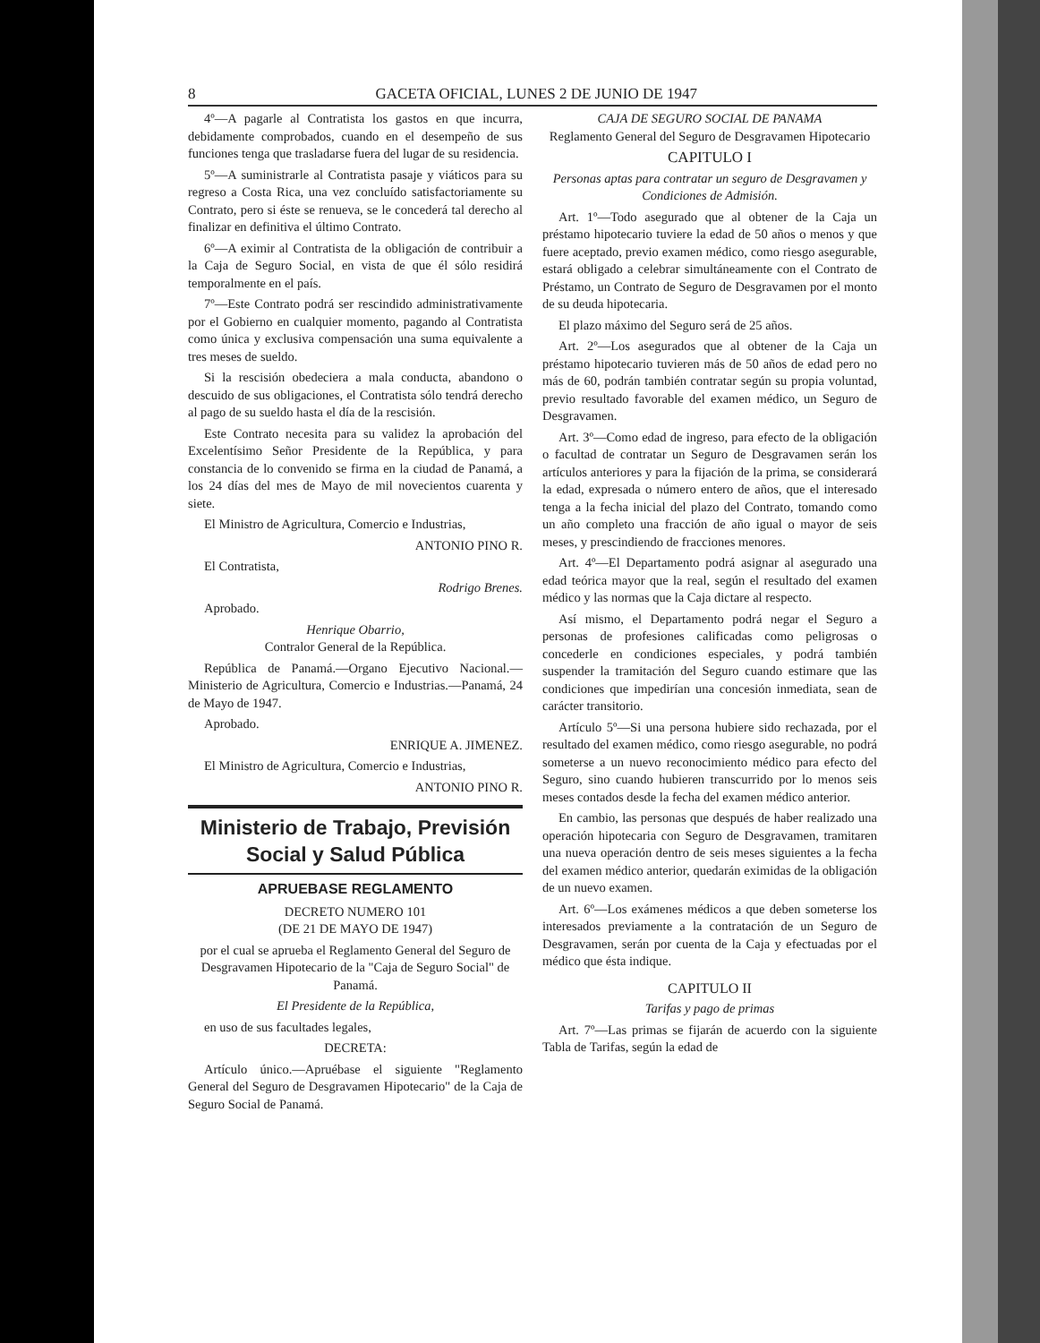8 GACETA OFICIAL, LUNES 2 DE JUNIO DE 1947
4º—A pagarle al Contratista los gastos en que incurra, debidamente comprobados, cuando en el desempeño de sus funciones tenga que trasladarse fuera del lugar de su residencia.
5º—A suministrarle al Contratista pasaje y viáticos para su regreso a Costa Rica, una vez concluído satisfactoriamente su Contrato, pero si éste se renueva, se le concederá tal derecho al finalizar en definitiva el último Contrato.
6º—A eximir al Contratista de la obligación de contribuir a la Caja de Seguro Social, en vista de que él sólo residirá temporalmente en el país.
7º—Este Contrato podrá ser rescindido administrativamente por el Gobierno en cualquier momento, pagando al Contratista como única y exclusiva compensación una suma equivalente a tres meses de sueldo.
Si la rescisión obedeciera a mala conducta, abandono o descuido de sus obligaciones, el Contratista sólo tendrá derecho al pago de su sueldo hasta el día de la rescisión.
Este Contrato necesita para su validez la aprobación del Excelentísimo Señor Presidente de la República, y para constancia de lo convenido se firma en la ciudad de Panamá, a los 24 días del mes de Mayo de mil novecientos cuarenta y siete.
El Ministro de Agricultura, Comercio e Industrias,
ANTONIO PINO R.
El Contratista,
Rodrigo Brenes.
Aprobado.
Henrique Obarrio,
Contralor General de la República.
República de Panamá.—Organo Ejecutivo Nacional.—Ministerio de Agricultura, Comercio e Industrias.—Panamá, 24 de Mayo de 1947.
Aprobado.
ENRIQUE A. JIMENEZ.
El Ministro de Agricultura, Comercio e Industrias,
ANTONIO PINO R.
Ministerio de Trabajo, Previsión Social y Salud Pública
APRUEBASE REGLAMENTO
DECRETO NUMERO 101
(DE 21 DE MAYO DE 1947)
por el cual se aprueba el Reglamento General del Seguro de Desgravamen Hipotecario de la "Caja de Seguro Social" de Panamá.
El Presidente de la República,
en uso de sus facultades legales,
DECRETA:
Artículo único.—Apruébase el siguiente "Reglamento General del Seguro de Desgravamen Hipotecario" de la Caja de Seguro Social de Panamá.
CAJA DE SEGURO SOCIAL DE PANAMA
Reglamento General del Seguro de Desgravamen Hipotecario
CAPITULO I
Personas aptas para contratar un seguro de Desgravamen y Condiciones de Admisión.
Art. 1º—Todo asegurado que al obtener de la Caja un préstamo hipotecario tuviere la edad de 50 años o menos y que fuere aceptado, previo examen médico, como riesgo asegurable, estará obligado a celebrar simultáneamente con el Contrato de Préstamo, un Contrato de Seguro de Desgravamen por el monto de su deuda hipotecaria.
El plazo máximo del Seguro será de 25 años.
Art. 2º—Los asegurados que al obtener de la Caja un préstamo hipotecario tuvieren más de 50 años de edad pero no más de 60, podrán también contratar según su propia voluntad, previo resultado favorable del examen médico, un Seguro de Desgravamen.
Art. 3º—Como edad de ingreso, para efecto de la obligación o facultad de contratar un Seguro de Desgravamen serán los artículos anteriores y para la fijación de la prima, se considerará la edad, expresada o número entero de años, que el interesado tenga a la fecha inicial del plazo del Contrato, tomando como un año completo una fracción de año igual o mayor de seis meses, y prescindiendo de fracciones menores.
Art. 4º—El Departamento podrá asignar al asegurado una edad teórica mayor que la real, según el resultado del examen médico y las normas que la Caja dictare al respecto.
Así mismo, el Departamento podrá negar el Seguro a personas de profesiones calificadas como peligrosas o concederle en condiciones especiales, y podrá también suspender la tramitación del Seguro cuando estimare que las condiciones que impedirían una concesión inmediata, sean de carácter transitorio.
Artículo 5º—Si una persona hubiere sido rechazada, por el resultado del examen médico, como riesgo asegurable, no podrá someterse a un nuevo reconocimiento médico para efecto del Seguro, sino cuando hubieren transcurrido por lo menos seis meses contados desde la fecha del examen médico anterior.
En cambio, las personas que después de haber realizado una operación hipotecaria con Seguro de Desgravamen, tramitaren una nueva operación dentro de seis meses siguientes a la fecha del examen médico anterior, quedarán eximidas de la obligación de un nuevo examen.
Art. 6º—Los exámenes médicos a que deben someterse los interesados previamente a la contratación de un Seguro de Desgravamen, serán por cuenta de la Caja y efectuadas por el médico que ésta indique.
CAPITULO II
Tarifas y pago de primas
Art. 7º—Las primas se fijarán de acuerdo con la siguiente Tabla de Tarifas, según la edad de